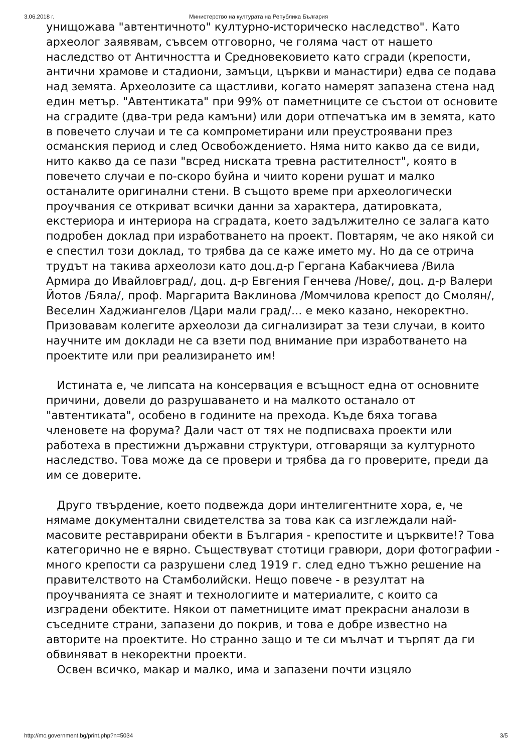3.06.2018 г. Министерство на културата на Република България
унищожава "автентичното" културно-историческо наследство". Като археолог заявявам, съвсем отговорно, че голяма част от нашето наследство от Античността и Средновековието като сгради (крепости, антични храмове и стадиони, замъци, църкви и манастири) едва се подава над земята. Археолозите са щастливи, когато намерят запазена стена над един метър. "Автентиката" при 99% от паметниците се състои от основите на сградите (два-три реда камъни) или дори отпечатъка им в земята, като в повечето случаи и те са компрометирани или преустроявани през османския период и след Освобождението. Няма нито какво да се види, нито какво да се пази "всред ниската тревна растителност", която в повечето случаи е по-скоро буйна и чиито корени рушат и малко останалите оригинални стени. В същото време при археологически проучвания се откриват всички данни за характера, датировката, екстериора и интериора на сградата, което задължително се залага като подробен доклад при изработването на проект. Повтарям, че ако някой си е спестил този доклад, то трябва да се каже името му. Но да се отрича трудът на такива археолози като доц.д-р Гергана Кабакчиева /Вила Армира до Ивайловград/, доц. д-р Евгения Генчева /Нове/, доц. д-р Валери Йотов /Бяла/, проф. Маргарита Ваклинова /Момчилова крепост до Смолян/, Веселин Хаджиангелов /Цари мали град/... е меко казано, некоректно. Призовавам колегите археолози да сигнализират за тези случаи, в които научните им доклади не са взети под внимание при изработването на проектите или при реализирането им!
Истината е, че липсата на консервация е всъщност една от основните причини, довели до разрушаването и на малкото останало от "автентиката", особено в годините на прехода. Къде бяха тогава членовете на форума? Дали част от тях не подписваха проекти или работеха в престижни държавни структури, отговарящи за културното наследство. Това може да се провери и трябва да го проверите, преди да им се доверите.
Друго твърдение, което подвежда дори интелигентните хора, е, че нямаме документални свидетелства за това как са изглеждали най-масовите реставрирани обекти в България - крепостите и църквите!? Това категорично не е вярно. Съществуват стотици гравюри, дори фотографии - много крепости са разрушени след 1919 г. след едно тъжно решение на правителството на Стамболийски. Нещо повече - в резултат на проучванията се знаят и технологиите и материалите, с които са изградени обектите. Някои от паметниците имат прекрасни аналози в съседните страни, запазени до покрив, и това е добре известно на авторите на проектите. Но странно защо и те си мълчат и търпят да ги обвиняват в некоректни проекти.
Освен всичко, макар и малко, има и запазени почти изцяло
http://mc.government.bg/print.php?n=5034 3/5